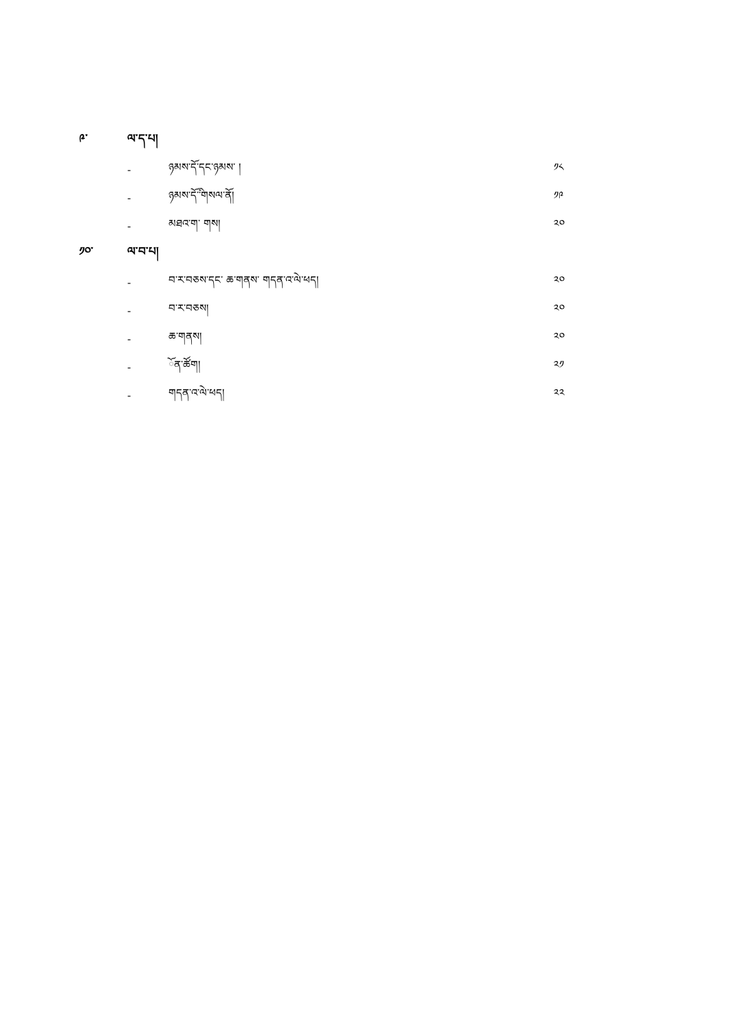༩་ ལ་ད་པ།
- ཉམས་ོད་དང་ཉམས་ ། ༡༨
- ཉམས་ོད་ི་གསལ་ོན། ༡༩
- མཐའ་ག་ གས། ༢༠
༡༠་ ལ་བ་པ།
- བ་ར་བཅས་དང་ ཆ་གནས་ གདན་འ་ེལ་ཕད། ༢༠
- བ་ར་བཅས། ༢༠
- ཆ་གནས། ༢༠
- ོན་ཚོག། ༢༡
- གདན་འ་ེལ་ཕད། ༢༢